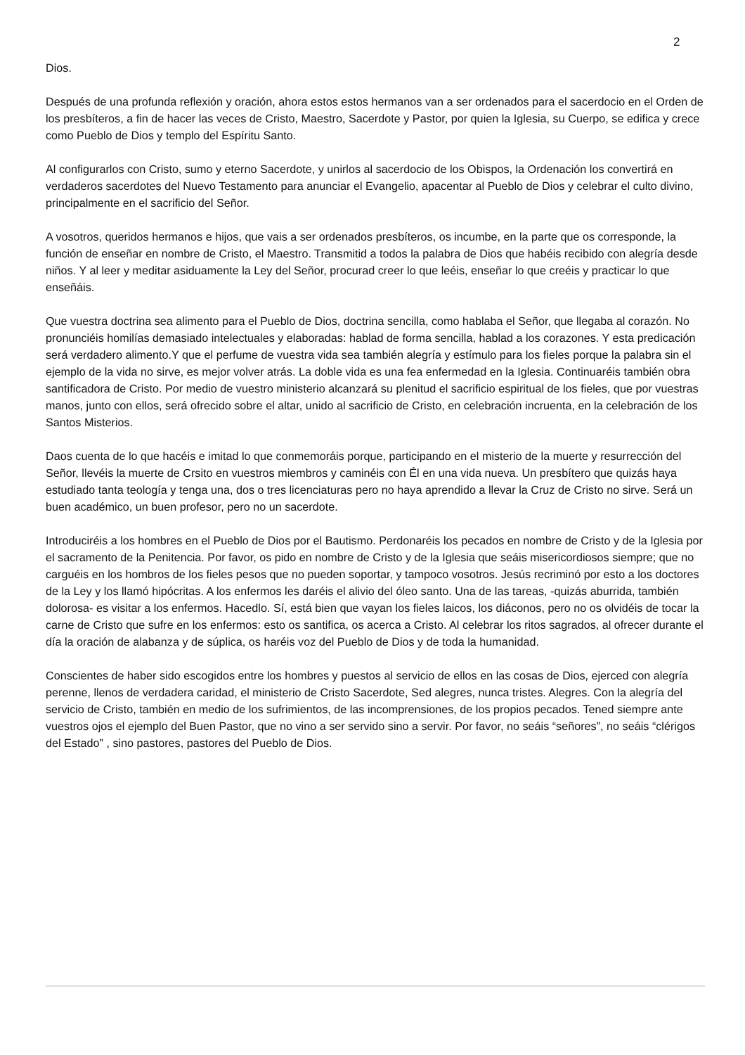2
Dios.
Después de una profunda reflexión y oración, ahora estos estos hermanos van a ser ordenados para el sacerdocio en el Orden de los presbíteros, a fin de hacer las veces de Cristo, Maestro, Sacerdote y Pastor, por quien la Iglesia, su Cuerpo, se edifica y crece como Pueblo de Dios y templo del Espíritu Santo.
Al configurarlos con Cristo, sumo y eterno Sacerdote, y unirlos al sacerdocio de los Obispos, la Ordenación los convertirá en verdaderos sacerdotes del Nuevo Testamento para anunciar el Evangelio, apacentar al Pueblo de Dios y celebrar el culto divino, principalmente en el sacrificio del Señor.
A vosotros, queridos hermanos e hijos, que vais a ser ordenados presbíteros, os incumbe, en la parte que os corresponde, la función de enseñar en nombre de Cristo, el Maestro. Transmitid a todos la palabra de Dios que habéis recibido con alegría desde niños. Y al leer y meditar asiduamente la Ley del Señor, procurad creer lo que leéis, enseñar lo que creéis y practicar lo que enseñáis.
Que vuestra doctrina sea alimento para el Pueblo de Dios, doctrina sencilla, como hablaba el Señor, que llegaba al corazón. No pronunciéis homilías demasiado intelectuales y elaboradas: hablad de forma sencilla, hablad a los corazones. Y esta predicación será verdadero alimento.Y que el perfume de vuestra vida sea también alegría y estímulo para los fieles porque la palabra sin el ejemplo de la vida no sirve, es mejor volver atrás. La doble vida es una fea enfermedad en la Iglesia. Continuaréis también obra santificadora de Cristo. Por medio de vuestro ministerio alcanzará su plenitud el sacrificio espiritual de los fieles, que por vuestras manos, junto con ellos, será ofrecido sobre el altar, unido al sacrificio de Cristo, en celebración incruenta, en la celebración de los Santos Misterios.
Daos cuenta de lo que hacéis e imitad lo que conmemoráis porque, participando en el misterio de la muerte y resurrección del Señor, llevéis la muerte de Crsito en vuestros miembros y caminéis con Él en una vida nueva. Un presbítero que quizás haya estudiado tanta teología y tenga una, dos o tres licenciaturas pero no haya aprendido a llevar la Cruz de Cristo no sirve. Será un buen académico, un buen profesor, pero no un sacerdote.
Introduciréis a los hombres en el Pueblo de Dios por el Bautismo. Perdonaréis los pecados en nombre de Cristo y de la Iglesia por el sacramento de la Penitencia. Por favor, os pido en nombre de Cristo y de la Iglesia que seáis misericordiosos siempre; que no carguéis en los hombros de los fieles pesos que no pueden soportar, y tampoco vosotros. Jesús recriminó por esto a los doctores de la Ley y los llamó hipócritas. A los enfermos les daréis el alivio del óleo santo. Una de las tareas, -quizás aburrida, también dolorosa- es visitar a los enfermos. Hacedlo. Sí, está bien que vayan los fieles laicos, los diáconos, pero no os olvidéis de tocar la carne de Cristo que sufre en los enfermos: esto os santifica, os acerca a Cristo. Al celebrar los ritos sagrados, al ofrecer durante el día la oración de alabanza y de súplica, os haréis voz del Pueblo de Dios y de toda la humanidad.
Conscientes de haber sido escogidos entre los hombres y puestos al servicio de ellos en las cosas de Dios, ejerced con alegría perenne, llenos de verdadera caridad, el ministerio de Cristo Sacerdote, Sed alegres, nunca tristes. Alegres. Con la alegría del servicio de Cristo, también en medio de los sufrimientos, de las incomprensiones, de los propios pecados. Tened siempre ante vuestros ojos el ejemplo del Buen Pastor, que no vino a ser servido sino a servir. Por favor, no seáis “señores”, no seáis “clérigos del Estado” , sino pastores, pastores del Pueblo de Dios.